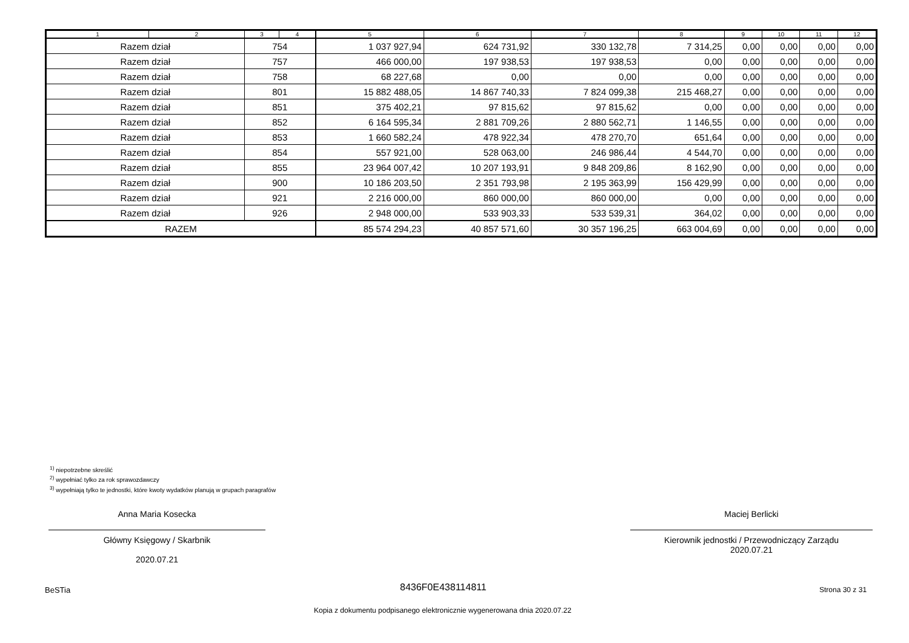| 1 | 2 | 3 | 4 | 5 | 6 | 7 | 8 | 9 | 10 | 11 | 12 |
| --- | --- | --- | --- | --- | --- | --- | --- | --- | --- | --- | --- |
| Razem dział | | 754 | | 1 037 927,94 | 624 731,92 | 330 132,78 | 7 314,25 | 0,00 | 0,00 | 0,00 | 0,00 |
| Razem dział | | 757 | | 466 000,00 | 197 938,53 | 197 938,53 | 0,00 | 0,00 | 0,00 | 0,00 | 0,00 |
| Razem dział | | 758 | | 68 227,68 | 0,00 | 0,00 | 0,00 | 0,00 | 0,00 | 0,00 | 0,00 |
| Razem dział | | 801 | | 15 882 488,05 | 14 867 740,33 | 7 824 099,38 | 215 468,27 | 0,00 | 0,00 | 0,00 | 0,00 |
| Razem dział | | 851 | | 375 402,21 | 97 815,62 | 97 815,62 | 0,00 | 0,00 | 0,00 | 0,00 | 0,00 |
| Razem dział | | 852 | | 6 164 595,34 | 2 881 709,26 | 2 880 562,71 | 1 146,55 | 0,00 | 0,00 | 0,00 | 0,00 |
| Razem dział | | 853 | | 1 660 582,24 | 478 922,34 | 478 270,70 | 651,64 | 0,00 | 0,00 | 0,00 | 0,00 |
| Razem dział | | 854 | | 557 921,00 | 528 063,00 | 246 986,44 | 4 544,70 | 0,00 | 0,00 | 0,00 | 0,00 |
| Razem dział | | 855 | | 23 964 007,42 | 10 207 193,91 | 9 848 209,86 | 8 162,90 | 0,00 | 0,00 | 0,00 | 0,00 |
| Razem dział | | 900 | | 10 186 203,50 | 2 351 793,98 | 2 195 363,99 | 156 429,99 | 0,00 | 0,00 | 0,00 | 0,00 |
| Razem dział | | 921 | | 2 216 000,00 | 860 000,00 | 860 000,00 | 0,00 | 0,00 | 0,00 | 0,00 | 0,00 |
| Razem dział | | 926 | | 2 948 000,00 | 533 903,33 | 533 539,31 | 364,02 | 0,00 | 0,00 | 0,00 | 0,00 |
| RAZEM | | | | 85 574 294,23 | 40 857 571,60 | 30 357 196,25 | 663 004,69 | 0,00 | 0,00 | 0,00 | 0,00 |
<sup>1)</sup> niepotrzebne skreślić
<sup>2)</sup> wypełniać tylko za rok sprawozdawczy
<sup>3)</sup> wypełniają tylko te jednostki, które kwoty wydatków planują w grupach paragrafów
Anna Maria Kosecka
Główny Księgowy / Skarbnik
2020.07.21
Maciej Berlicki
Kierownik jednostki / Przewodniczący Zarządu
2020.07.21
BeSTia 8436F0E438114811 Strona 30 z 31
Kopia z dokumentu podpisanego elektronicznie wygenerowana dnia 2020.07.22